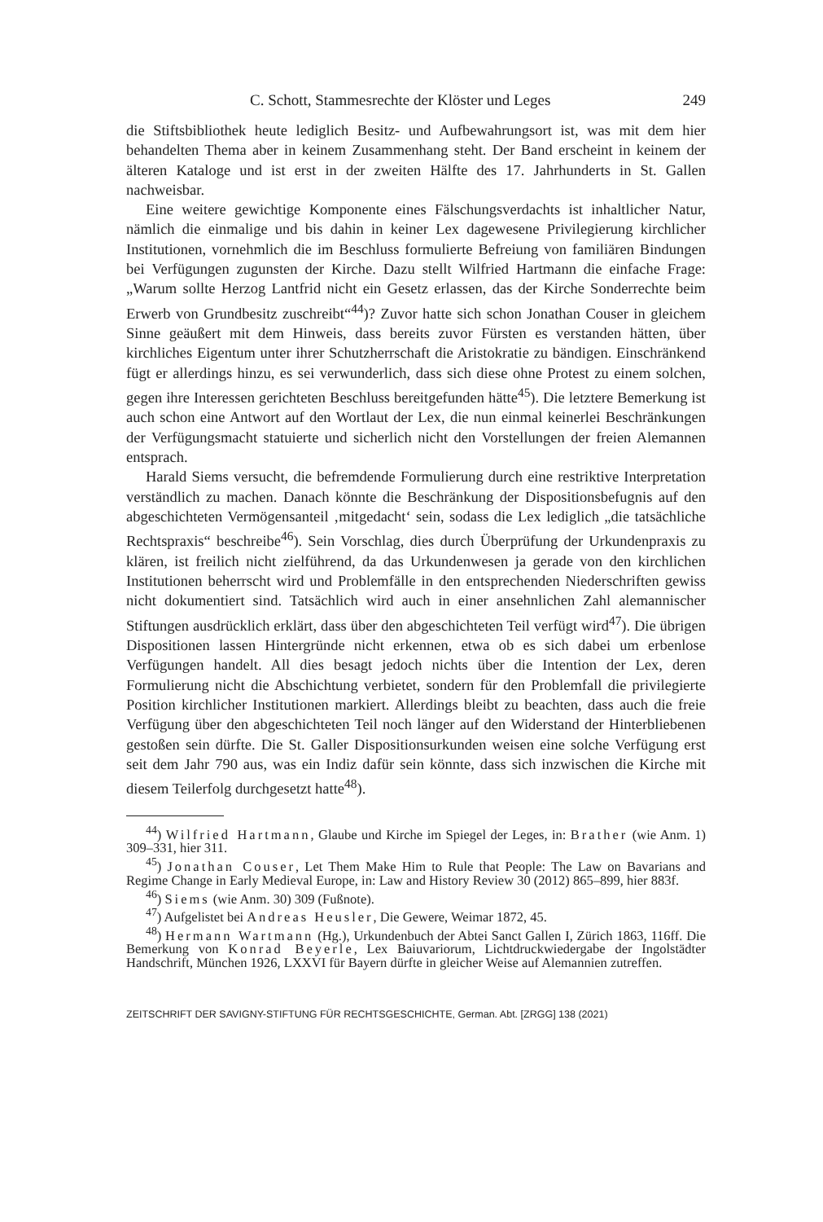C. Schott, Stammesrechte der Klöster und Leges 249
die Stiftsbibliothek heute lediglich Besitz- und Aufbewahrungsort ist, was mit dem hier behandelten Thema aber in keinem Zusammenhang steht. Der Band erscheint in keinem der älteren Kataloge und ist erst in der zweiten Hälfte des 17. Jahrhunderts in St. Gallen nachweisbar.
Eine weitere gewichtige Komponente eines Fälschungsverdachts ist inhaltlicher Natur, nämlich die einmalige und bis dahin in keiner Lex dagewesene Privilegierung kirchlicher Institutionen, vornehmlich die im Beschluss formulierte Befreiung von familiären Bindungen bei Verfügungen zugunsten der Kirche. Dazu stellt Wilfried Hartmann die einfache Frage: „Warum sollte Herzog Lantfrid nicht ein Gesetz erlassen, das der Kirche Sonderrechte beim Erwerb von Grundbesitz zuschreibt“<sup>44</sup>)? Zuvor hatte sich schon Jonathan Couser in gleichem Sinne geäußert mit dem Hinweis, dass bereits zuvor Fürsten es verstanden hätten, über kirchliches Eigentum unter ihrer Schutzherrschaft die Aristokratie zu bändigen. Einschränkend fügt er allerdings hinzu, es sei verwunderlich, dass sich diese ohne Protest zu einem solchen, gegen ihre Interessen gerichteten Beschluss bereitgefunden hätte<sup>45</sup>). Die letztere Bemerkung ist auch schon eine Antwort auf den Wortlaut der Lex, die nun einmal keinerlei Beschränkungen der Verfügungsmacht statuierte und sicherlich nicht den Vorstellungen der freien Alemannen entsprach.
Harald Siems versucht, die befremdende Formulierung durch eine restriktive Interpretation verständlich zu machen. Danach könnte die Beschränkung der Dispositionsbefugnis auf den abgeschichteten Vermögensanteil ‚mitgedacht‘ sein, sodass die Lex lediglich „die tatsächliche Rechtspraxis“ beschreibe<sup>46</sup>). Sein Vorschlag, dies durch Überprüfung der Urkundenpraxis zu klären, ist freilich nicht zielführend, da das Urkundenwesen ja gerade von den kirchlichen Institutionen beherrscht wird und Problemfälle in den entsprechenden Niederschriften gewiss nicht dokumentiert sind. Tatsächlich wird auch in einer ansehnlichen Zahl alemannischer Stiftungen ausdrücklich erklärt, dass über den abgeschichteten Teil verfügt wird<sup>47</sup>). Die übrigen Dispositionen lassen Hintergründe nicht erkennen, etwa ob es sich dabei um erbenlose Verfügungen handelt. All dies besagt jedoch nichts über die Intention der Lex, deren Formulierung nicht die Abschichtung verbietet, sondern für den Problemfall die privilegierte Position kirchlicher Institutionen markiert. Allerdings bleibt zu beachten, dass auch die freie Verfügung über den abgeschichteten Teil noch länger auf den Widerstand der Hinterbliebenen gestoßen sein dürfte. Die St. Galler Dispositionsurkunden weisen eine solche Verfügung erst seit dem Jahr 790 aus, was ein Indiz dafür sein könnte, dass sich inzwischen die Kirche mit diesem Teilerfolg durchgesetzt hatte<sup>48</sup>).
<sup>44</sup>) Wilfried Hartmann, Glaube und Kirche im Spiegel der Leges, in: Brather (wie Anm. 1) 309–331, hier 311.
<sup>45</sup>) Jonathan Couser, Let Them Make Him to Rule that People: The Law on Bavarians and Regime Change in Early Medieval Europe, in: Law and History Review 30 (2012) 865–899, hier 883f.
<sup>46</sup>) Siems (wie Anm. 30) 309 (Fußnote).
<sup>47</sup>) Aufgelistet bei Andreas Heusler, Die Gewere, Weimar 1872, 45.
<sup>48</sup>) Hermann Wartmann (Hg.), Urkundenbuch der Abtei Sanct Gallen I, Zürich 1863, 116ff. Die Bemerkung von Konrad Beyerle, Lex Baiuvariorum, Lichtdruckwiedergabe der Ingolstädter Handschrift, München 1926, LXXVI für Bayern dürfte in gleicher Weise auf Alemannien zutreffen.
ZEITSCHRIFT DER SAVIGNY-STIFTUNG FÜR RECHTSGESCHICHTE, German. Abt. [ZRGG] 138 (2021)